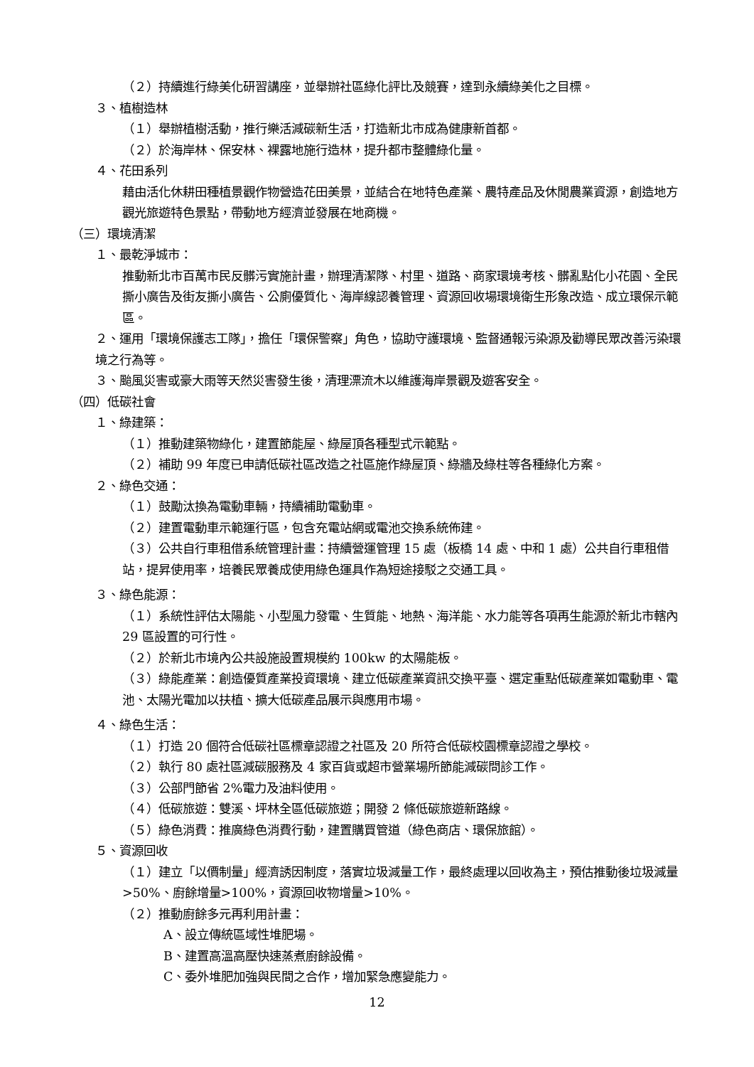（２）持續進行綠美化研習講座，並舉辦社區綠化評比及競賽，達到永續綠美化之目標。
３、植樹造林
（１）舉辦植樹活動，推行樂活減碳新生活，打造新北市成為健康新首都。
（２）於海岸林、保安林、裸露地施行造林，提升都市整體綠化量。
４、花田系列
藉由活化休耕田種植景觀作物營造花田美景，並結合在地特色產業、農特產品及休閒農業資源，創造地方觀光旅遊特色景點，帶動地方經濟並發展在地商機。
（三）環境清潔
１、最乾淨城市：
推動新北市百萬市民反髒污實施計畫，辦理清潔隊、村里、道路、商家環境考核、髒亂點化小花園、全民撕小廣告及街友撕小廣告、公廁優質化、海岸線認養管理、資源回收場環境衛生形象改造、成立環保示範區。
２、運用「環境保護志工隊」，擔任「環保警察」角色，協助守護環境、監督通報污染源及勸導民眾改善污染環境之行為等。
３、颱風災害或豪大雨等天然災害發生後，清理漂流木以維護海岸景觀及遊客安全。
（四）低碳社會
１、綠建築：
（１）推動建築物綠化，建置節能屋、綠屋頂各種型式示範點。
（２）補助 99 年度已申請低碳社區改造之社區施作綠屋頂、綠牆及綠柱等各種綠化方案。
２、綠色交通：
（１）鼓勵汰換為電動車輛，持續補助電動車。
（２）建置電動車示範運行區，包含充電站網或電池交換系統佈建。
（３）公共自行車租借系統管理計畫：持續營運管理 15 處（板橋 14 處、中和 1 處）公共自行車租借站，提昇使用率，培養民眾養成使用綠色運具作為短途接駁之交通工具。
３、綠色能源：
（１）系統性評估太陽能、小型風力發電、生質能、地熱、海洋能、水力能等各項再生能源於新北市轄內 29 區設置的可行性。
（２）於新北市境內公共設施設置規模約 100kw 的太陽能板。
（３）綠能產業：創造優質產業投資環境、建立低碳產業資訊交換平臺、選定重點低碳產業如電動車、電池、太陽光電加以扶植、擴大低碳產品展示與應用市場。
４、綠色生活：
（１）打造 20 個符合低碳社區標章認證之社區及 20 所符合低碳校園標章認證之學校。
（２）執行 80 處社區減碳服務及 4 家百貨或超市營業場所節能減碳問診工作。
（３）公部門節省 2%電力及油料使用。
（４）低碳旅遊：雙溪、坪林全區低碳旅遊；開發 2 條低碳旅遊新路線。
（５）綠色消費：推廣綠色消費行動，建置購買管道（綠色商店、環保旅館）。
５、資源回收
（１）建立「以價制量」經濟誘因制度，落實垃圾減量工作，最終處理以回收為主，預估推動後垃圾減量>50%、廚餘增量>100%，資源回收物增量>10%。
（２）推動廚餘多元再利用計畫：
A、設立傳統區域性堆肥場。
B、建置高溫高壓快速蒸煮廚餘設備。
C、委外堆肥加強與民間之合作，增加緊急應變能力。
12